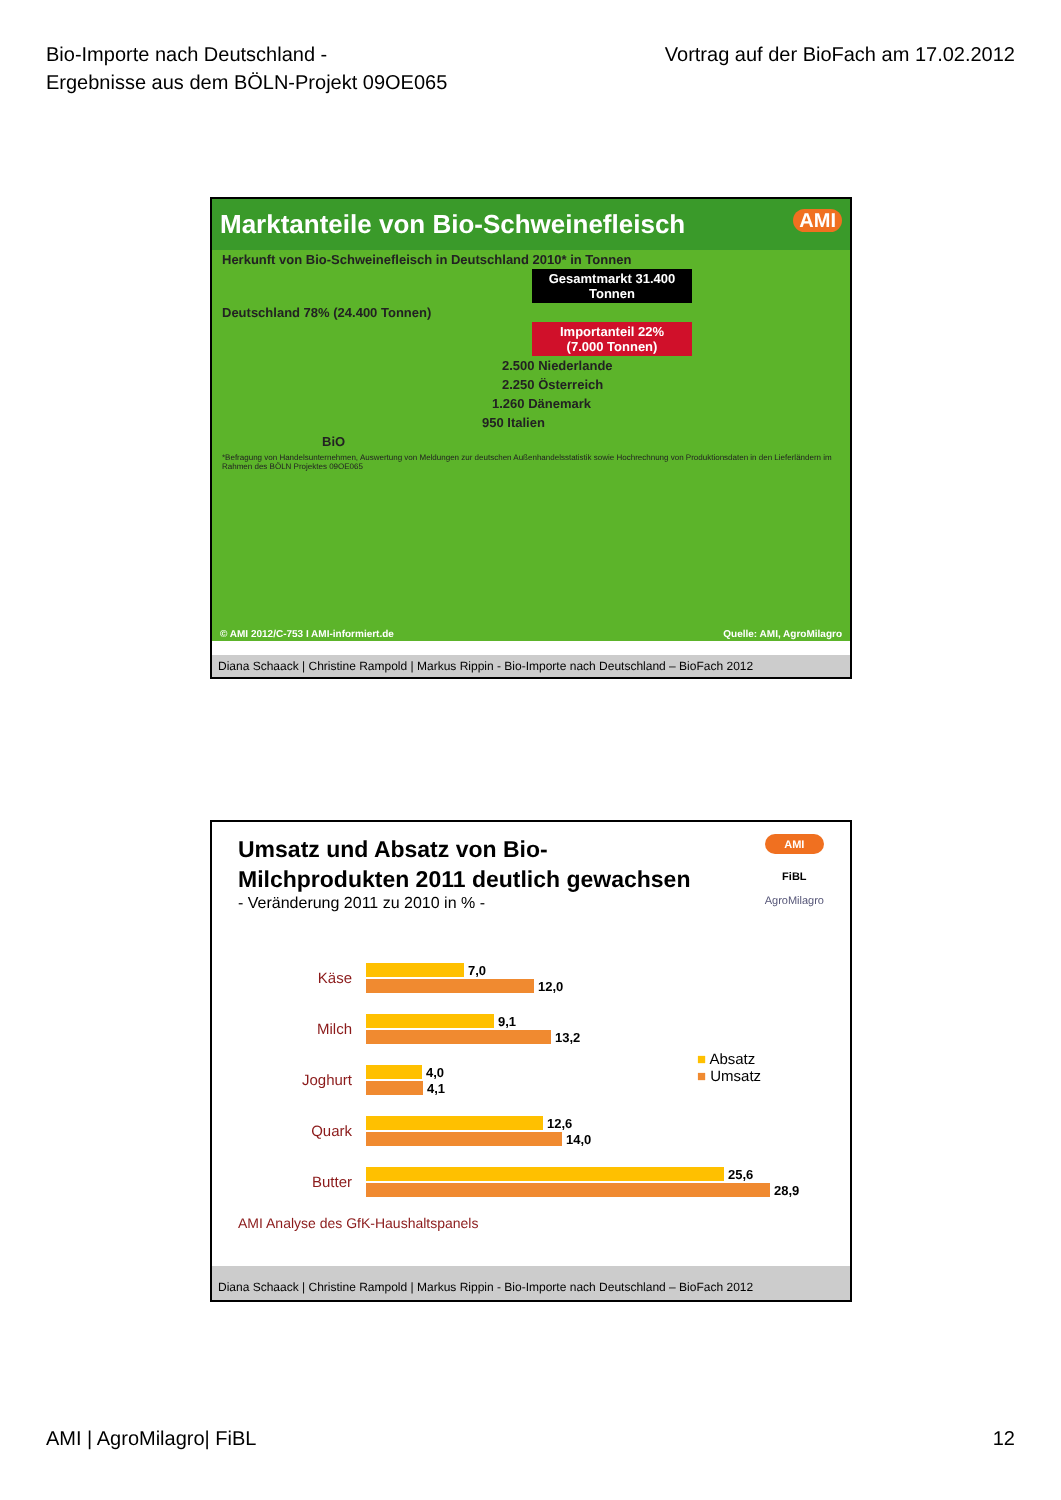Bio-Importe nach Deutschland -
Ergebnisse aus dem BÖLN-Projekt 09OE065
Vortrag auf der BioFach am 17.02.2012
Marktanteile von Bio-Schweinefleisch AMI
Herkunft von Bio-Schweinefleisch in Deutschland 2010* in Tonnen
Gesamtmarkt 31.400 Tonnen
Deutschland 78% (24.400 Tonnen)
Importanteil 22% (7.000 Tonnen)
2.500 Niederlande
2.250 Österreich
1.260 Dänemark
950 Italien
BiO
*Befragung von Handelsunternehmen, Auswertung von Meldungen zur deutschen Außenhandelsstatistik sowie Hochrechnung von Produktionsdaten in den Lieferländern im Rahmen des BÖLN Projektes 09OE065
© AMI 2012/C-753 I AMI-informiert.de Quelle: AMI, AgroMilagro
Diana Schaack | Christine Rampold | Markus Rippin - Bio-Importe nach Deutschland – BioFach 2012
Umsatz und Absatz von Bio-
Milchprodukten 2011 deutlich gewachsen
- Veränderung 2011 zu 2010 in % -
AMI
FiBL
AgroMilagro
Käse
7,0
12,0
Milch
9,1
13,2
Joghurt
4,0
4,1
Quark
12,6
14,0
Butter
25,6
28,9
■ Absatz
■ Umsatz
AMI Analyse des GfK-Haushaltspanels
Diana Schaack | Christine Rampold | Markus Rippin - Bio-Importe nach Deutschland – BioFach 2012
AMI | AgroMilagro| FiBL 12